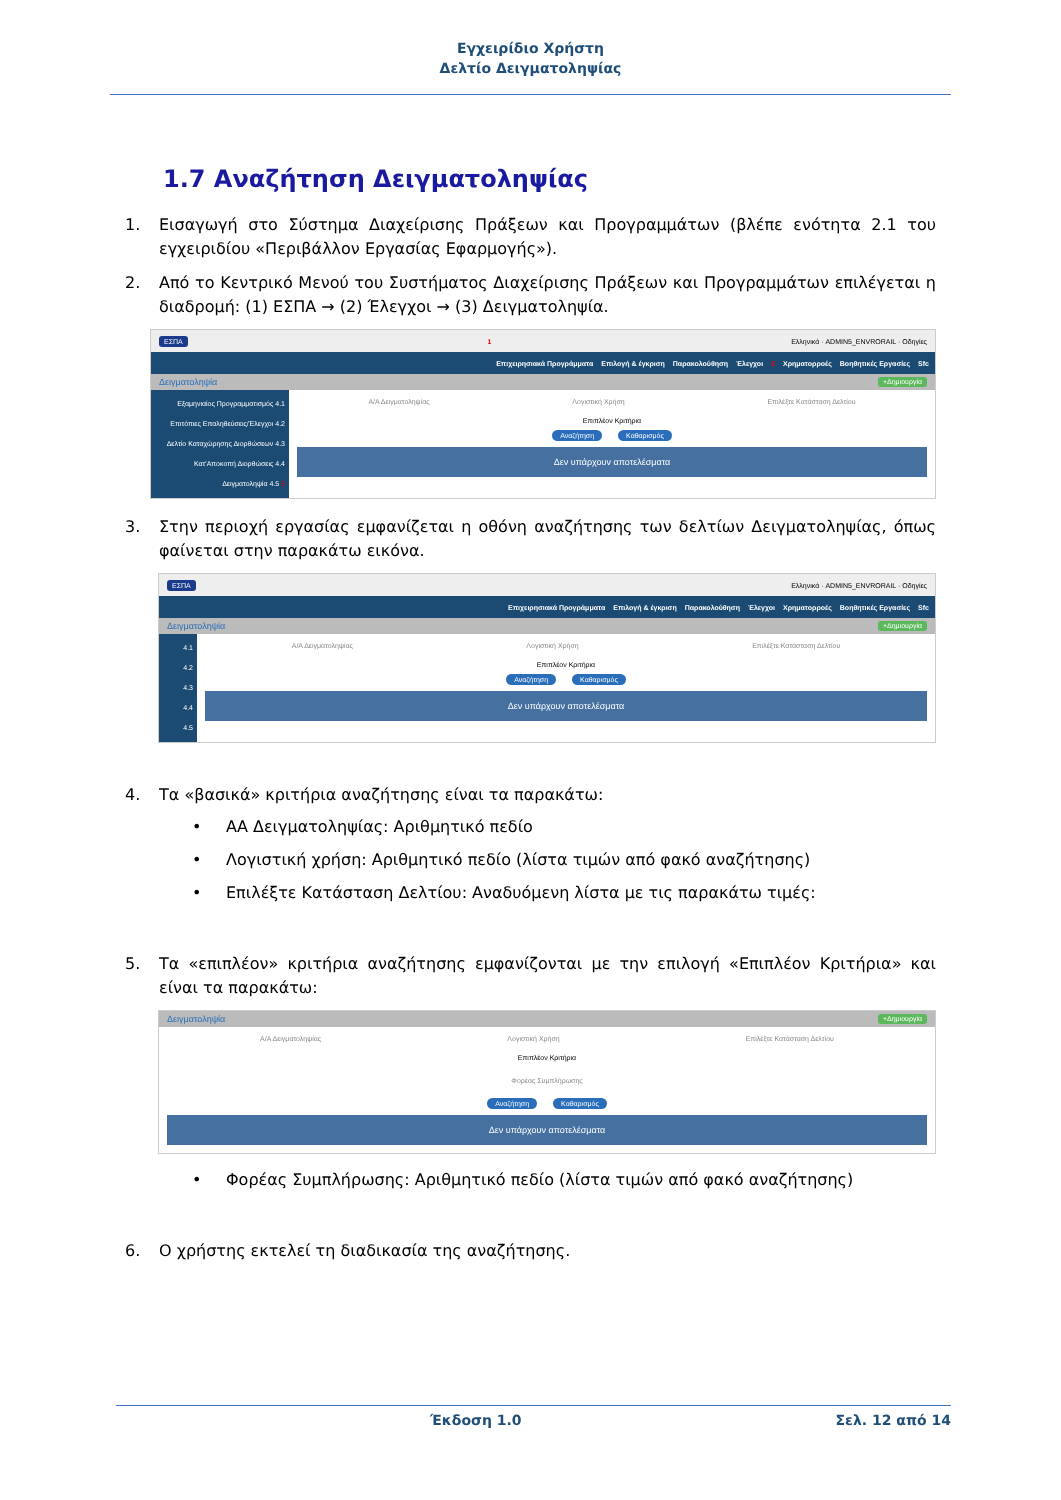Εγχειρίδιο Χρήστη
Δελτίο Δειγματοληψίας
1.7 Αναζήτηση Δειγματοληψίας
1. Εισαγωγή στο Σύστημα Διαχείρισης Πράξεων και Προγραμμάτων (βλέπε ενότητα 2.1 του εγχειριδίου «Περιβάλλον Εργασίας Εφαρμογής»).
2. Από το Κεντρικό Μενού του Συστήματος Διαχείρισης Πράξεων και Προγραμμάτων επιλέγεται η διαδρομή: (1) ΕΣΠΑ → (2) Έλεγχοι → (3) Δειγματοληψία.
ΕΣΠΑ 1 Ελληνικά · ADMIN5_ENVRORAIL · Οδηγίες
Επιχειρησιακά Προγράμματα Επιλογή & έγκριση Παρακολούθηση Έλεγχοι 2 Χρηματορροές Βοηθητικές Εργασίες Sfc
Δειγματοληψία +Δημιουργία
Εξαμηνιαίος Προγραμματισμός 4.1
Επιτόπιες Επαληθεύσεις/Έλεγχοι 4.2
Δελτίο Καταχώρησης Διορθώσεων 4.3
Κατ'Αποκοπή Διορθώσεις 4.4
Δειγματοληψία 4.5 3
Α/Α Δειγματοληψίας Λογιστική Χρήση Επιλέξτε Κατάσταση Δελτίου
Επιπλέον Κριτήρια
Αναζήτηση Καθαρισμός
Δεν υπάρχουν αποτελέσματα
3. Στην περιοχή εργασίας εμφανίζεται η οθόνη αναζήτησης των δελτίων Δειγματοληψίας, όπως φαίνεται στην παρακάτω εικόνα.
ΕΣΠΑ Ελληνικά · ADMIN5_ENVRORAIL · Οδηγίες
Επιχειρησιακά Προγράμματα Επιλογή & έγκριση Παρακολούθηση Έλεγχοι Χρηματορροές Βοηθητικές Εργασίες Sfc
Δειγματοληψία +Δημιουργία
4.1
4.2
4.3
4.4
4.5
Α/Α Δειγματοληψίας Λογιστική Χρήση Επιλέξτε Κατάσταση Δελτίου
Επιπλέον Κριτήρια
Αναζήτηση Καθαρισμός
Δεν υπάρχουν αποτελέσματα
4. Τα «βασικά» κριτήρια αναζήτησης είναι τα παρακάτω:
• ΑΑ Δειγματοληψίας: Αριθμητικό πεδίο
• Λογιστική χρήση: Αριθμητικό πεδίο (λίστα τιμών από φακό αναζήτησης)
• Επιλέξτε Κατάσταση Δελτίου: Αναδυόμενη λίστα με τις παρακάτω τιμές:
5. Τα «επιπλέον» κριτήρια αναζήτησης εμφανίζονται με την επιλογή «Επιπλέον Κριτήρια» και είναι τα παρακάτω:
Δειγματοληψία +Δημιουργία
Α/Α Δειγματοληψίας Λογιστική Χρήση Επιλέξτε Κατάσταση Δελτίου
Επιπλέον Κριτήρια
Φορέας Συμπλήρωσης
Αναζήτηση Καθαρισμός
Δεν υπάρχουν αποτελέσματα
• Φορέας Συμπλήρωσης: Αριθμητικό πεδίο (λίστα τιμών από φακό αναζήτησης)
6. Ο χρήστης εκτελεί τη διαδικασία της αναζήτησης.
Έκδοση 1.0 Σελ. 12 από 14